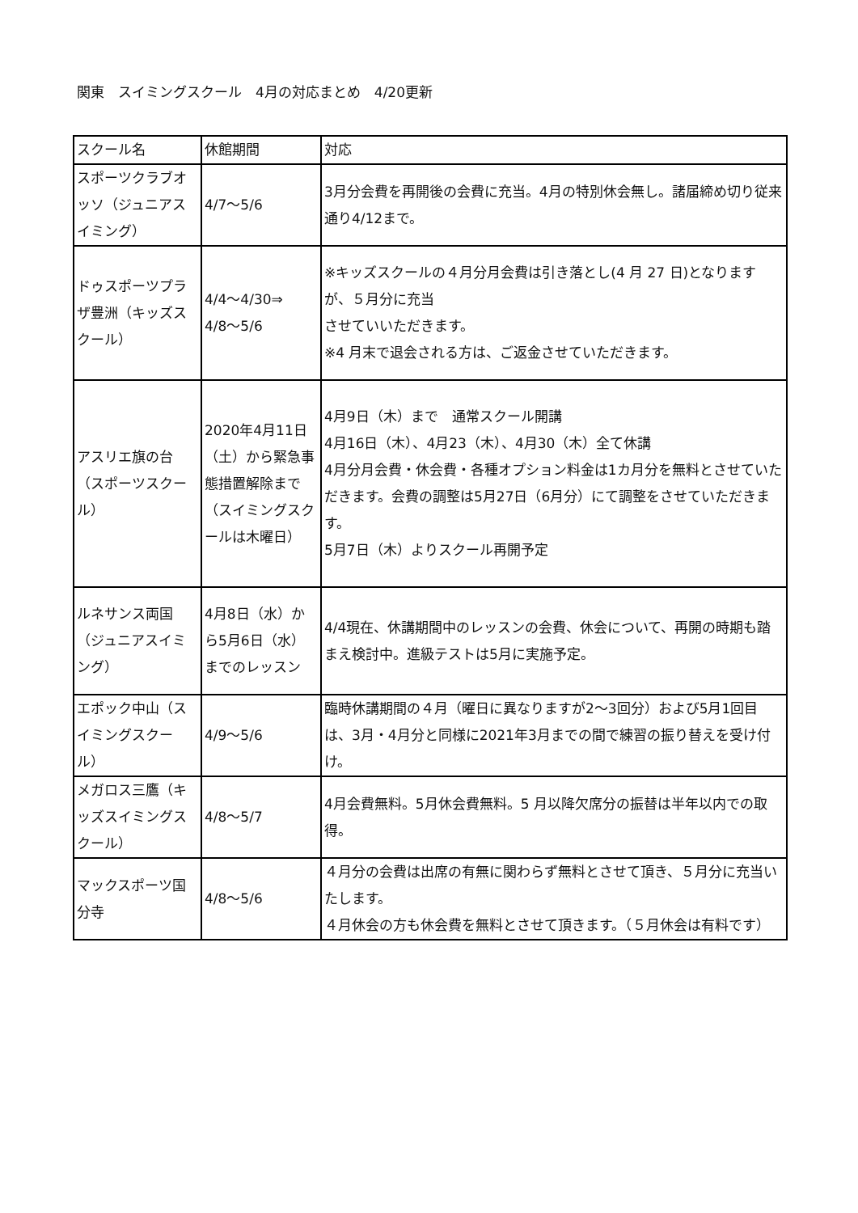関東　スイミングスクール　4月の対応まとめ　4/20更新
| スクール名 | 休館期間 | 対応 |
| スポーツクラブオッソ（ジュニアスイミング） | 4/7～5/6 | 3月分会費を再開後の会費に充当。4月の特別休会無し。諸届締め切り従来通り4/12まで。 |
| ドゥスポーツプラザ豊洲（キッズスクール） | 4/4～4/30⇒ 4/8～5/6 | ※キッズスクールの４月分月会費は引き落とし(4 月 27 日)となりますが、５月分に充当 させていいただきます。 ※4 月末で退会される方は、ご返金させていただきます。 |
| アスリエ旗の台（スポーツスクール） | 2020年4月11日（土）から緊急事態措置解除まで（スイミングスクールは木曜日） | 4月9日（木）まで 通常スクール開講 4月16日（木）、4月23（木）、4月30（木）全て休講 4月分月会費・休会費・各種オプション料金は1カ月分を無料とさせていただきます。会費の調整は5月27日（6月分）にて調整をさせていただきます。 5月7日（木）よりスクール再開予定 |
| ルネサンス両国（ジュニアスイミング） | 4月8日（水）から5月6日（水）までのレッスン | 4/4現在、休講期間中のレッスンの会費、休会について、再開の時期も踏まえ検討中。進級テストは5月に実施予定。 |
| エポック中山（スイミングスクール） | 4/9～5/6 | 臨時休講期間の４月（曜日に異なりますが2～3回分）および5月1回目は、3月・4月分と同様に2021年3月までの間で練習の振り替えを受け付け。 |
| メガロス三鷹（キッズスイミングスクール） | 4/8～5/7 | 4月会費無料。5月休会費無料。5 月以降欠席分の振替は半年以内での取得。 |
| マックスポーツ国分寺 | 4/8～5/6 | ４月分の会費は出席の有無に関わらず無料とさせて頂き、５月分に充当いたします。 ４月休会の方も休会費を無料とさせて頂きます。（５月休会は有料です） |